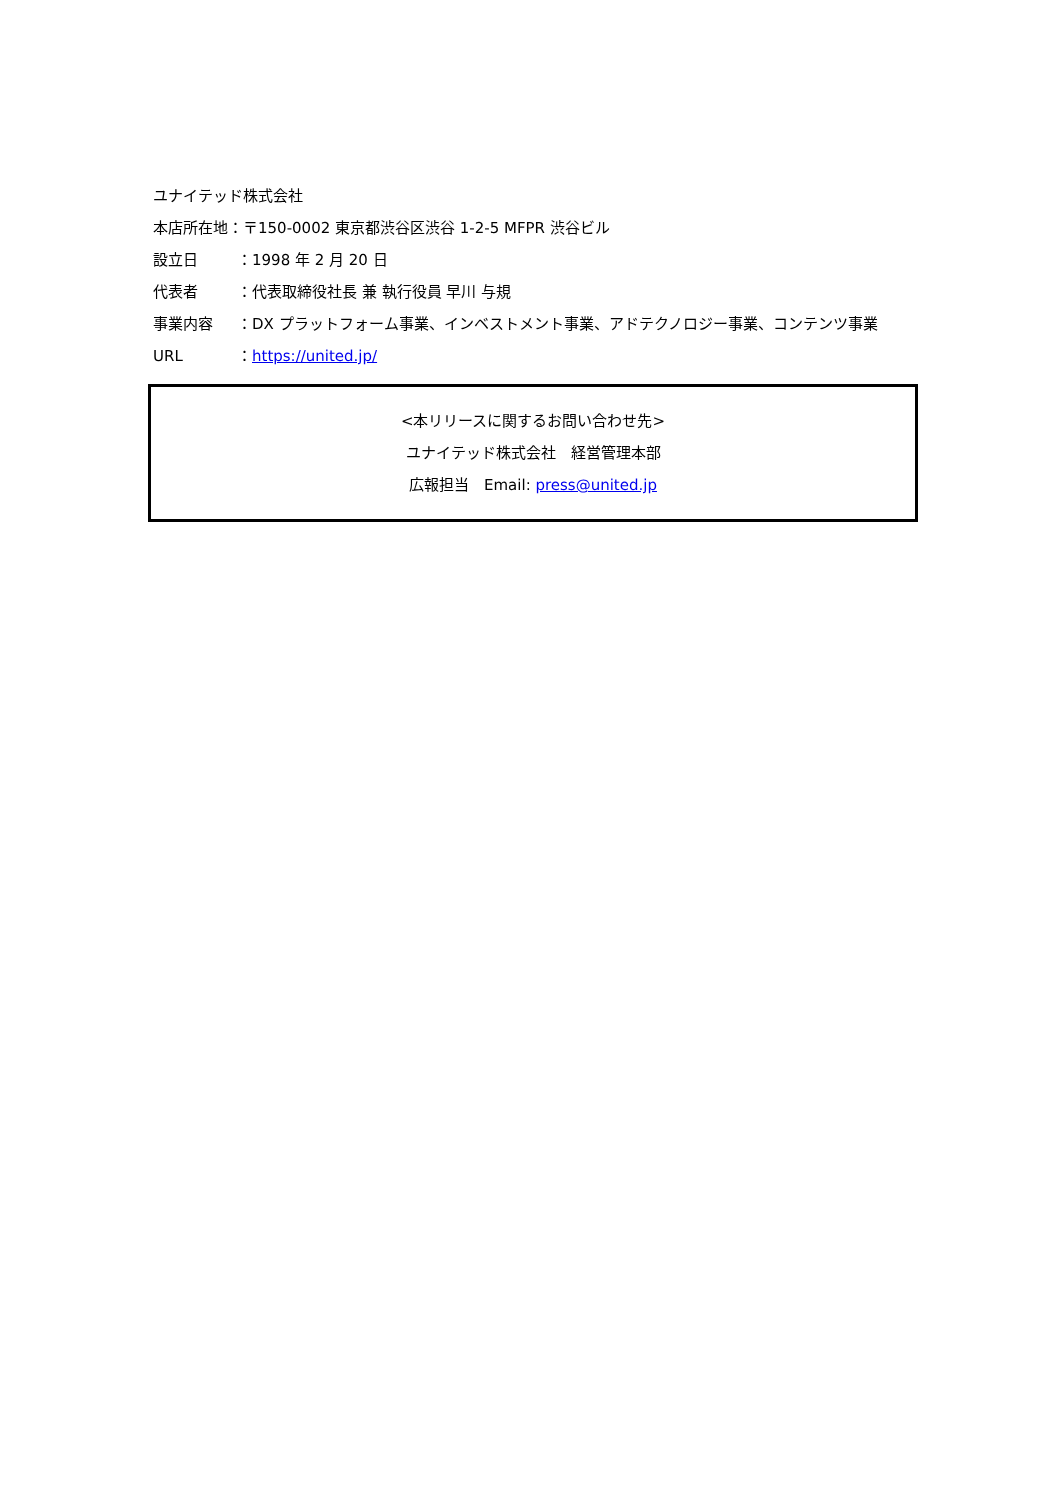ユナイテッド株式会社
本店所在地：〒150-0002 東京都渋谷区渋谷 1-2-5 MFPR 渋谷ビル
設立日 ：1998 年 2 月 20 日
代表者 ：代表取締役社長 兼 執行役員 早川 与規
事業内容 ：DX プラットフォーム事業、インベストメント事業、アドテクノロジー事業、コンテンツ事業
URL ：https://united.jp/
<本リリースに関するお問い合わせ先>
ユナイテッド株式会社　経営管理本部
広報担当　Email: press@united.jp